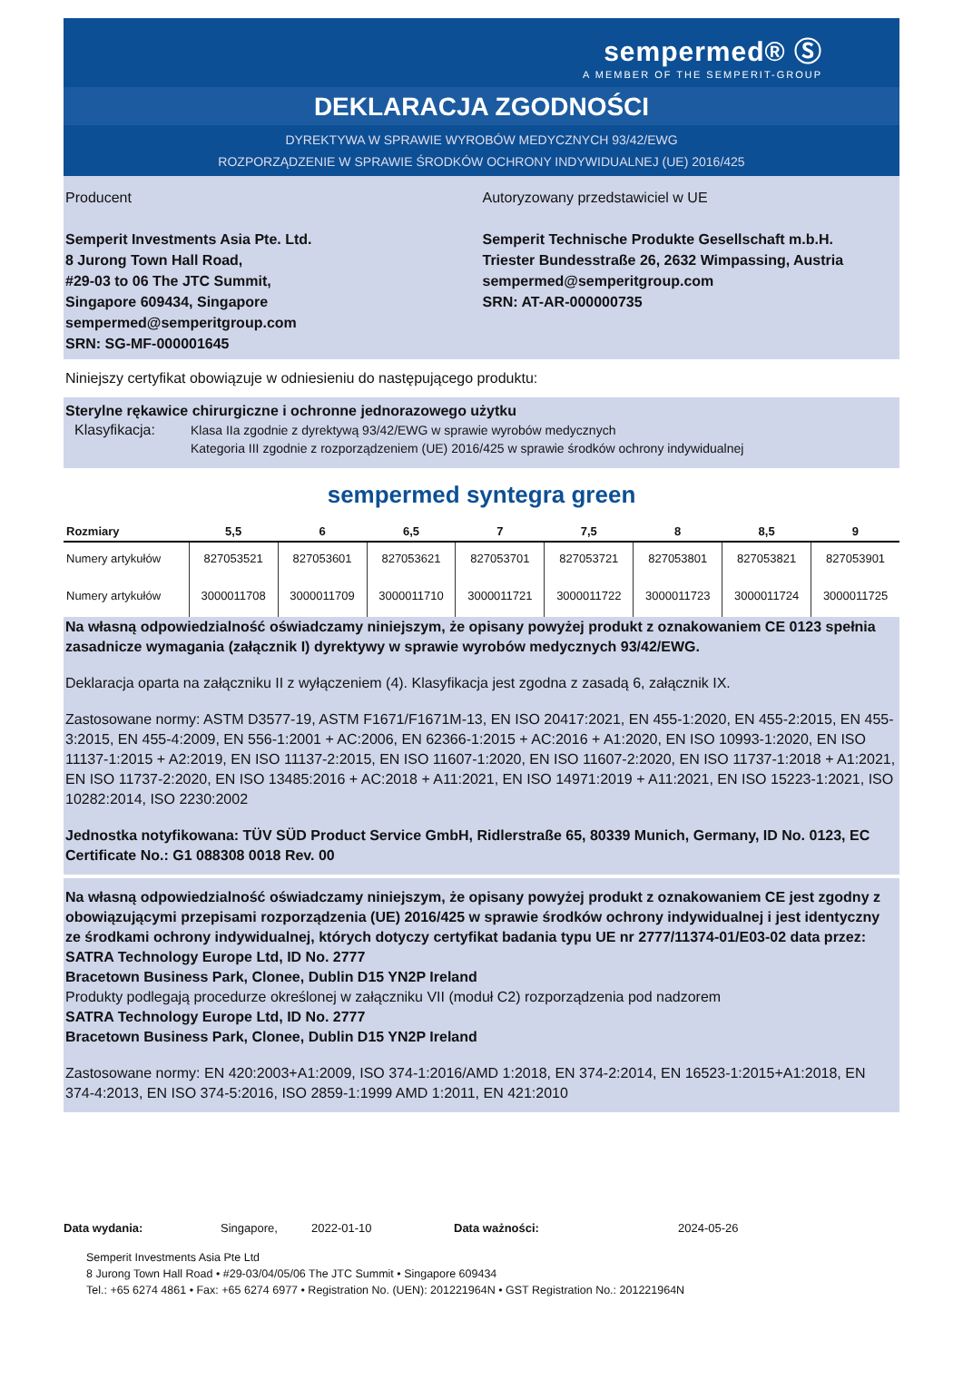sempermed® Ⓢ
A MEMBER OF THE SEMPERIT-GROUP
DEKLARACJA ZGODNOŚCI
DYREKTYWA W SPRAWIE WYROBÓW MEDYCZNYCH 93/42/EWG
ROZPORZĄDZENIE W SPRAWIE ŚRODKÓW OCHRONY INDYWIDUALNEJ (UE) 2016/425
Producent
Semperit Investments Asia Pte. Ltd.
8 Jurong Town Hall Road,
#29-03 to 06 The JTC Summit,
Singapore 609434, Singapore
sempermed@semperitgroup.com
SRN: SG-MF-000001645
Autoryzowany przedstawiciel w UE
Semperit Technische Produkte Gesellschaft m.b.H.
Triester Bundesstraße 26, 2632 Wimpassing, Austria
sempermed@semperitgroup.com
SRN: AT-AR-000000735
Niniejszy certyfikat obowiązuje w odniesieniu do następującego produktu:
Sterylne rękawice chirurgiczne i ochronne jednorazowego użytku
Klasyfikacja: Klasa IIa zgodnie z dyrektywą 93/42/EWG w sprawie wyrobów medycznych
Kategoria III zgodnie z rozporządzeniem (UE) 2016/425 w sprawie środków ochrony indywidualnej
sempermed syntegra green
| Rozmiary | 5,5 | 6 | 6,5 | 7 | 7,5 | 8 | 8,5 | 9 |
| --- | --- | --- | --- | --- | --- | --- | --- | --- |
| Numery artykułów | 827053521 | 827053601 | 827053621 | 827053701 | 827053721 | 827053801 | 827053821 | 827053901 |
| Numery artykułów | 3000011708 | 3000011709 | 3000011710 | 3000011721 | 3000011722 | 3000011723 | 3000011724 | 3000011725 |
Na własną odpowiedzialność oświadczamy niniejszym, że opisany powyżej produkt z oznakowaniem CE 0123 spełnia zasadnicze wymagania (załącznik I) dyrektywy w sprawie wyrobów medycznych 93/42/EWG.
Deklaracja oparta na załączniku II z wyłączeniem (4). Klasyfikacja jest zgodna z zasadą 6, załącznik IX.
Zastosowane normy: ASTM D3577-19, ASTM F1671/F1671M-13, EN ISO 20417:2021, EN 455-1:2020, EN 455-2:2015, EN 455-3:2015, EN 455-4:2009, EN 556-1:2001 + AC:2006, EN 62366-1:2015 + AC:2016 + A1:2020, EN ISO 10993-1:2020, EN ISO 11137-1:2015 + A2:2019, EN ISO 11137-2:2015, EN ISO 11607-1:2020, EN ISO 11607-2:2020, EN ISO 11737-1:2018 + A1:2021, EN ISO 11737-2:2020, EN ISO 13485:2016 + AC:2018 + A11:2021, EN ISO 14971:2019 + A11:2021, EN ISO 15223-1:2021, ISO 10282:2014, ISO 2230:2002
Jednostka notyfikowana: TÜV SÜD Product Service GmbH, Ridlerstraße 65, 80339 Munich, Germany, ID No. 0123, EC Certificate No.: G1 088308 0018 Rev. 00
Na własną odpowiedzialność oświadczamy niniejszym, że opisany powyżej produkt z oznakowaniem CE jest zgodny z obowiązującymi przepisami rozporządzenia (UE) 2016/425 w sprawie środków ochrony indywidualnej i jest identyczny ze środkami ochrony indywidualnej, których dotyczy certyfikat badania typu UE nr 2777/11374-01/E03-02 data przez:
SATRA Technology Europe Ltd, ID No. 2777
Bracetown Business Park, Clonee, Dublin D15 YN2P Ireland
Produkty podlegają procedurze określonej w załączniku VII (moduł C2) rozporządzenia pod nadzorem
SATRA Technology Europe Ltd, ID No. 2777
Bracetown Business Park, Clonee, Dublin D15 YN2P Ireland
Zastosowane normy: EN 420:2003+A1:2009, ISO 374-1:2016/AMD 1:2018, EN 374-2:2014, EN 16523-1:2015+A1:2018, EN 374-4:2013, EN ISO 374-5:2016, ISO 2859-1:1999 AMD 1:2011, EN 421:2010
Data wydania: Singapore, 2022-01-10 Data ważności: 2024-05-26
Semperit Investments Asia Pte Ltd
8 Jurong Town Hall Road • #29-03/04/05/06 The JTC Summit • Singapore 609434
Tel.: +65 6274 4861 • Fax: +65 6274 6977 • Registration No. (UEN): 201221964N • GST Registration No.: 201221964N